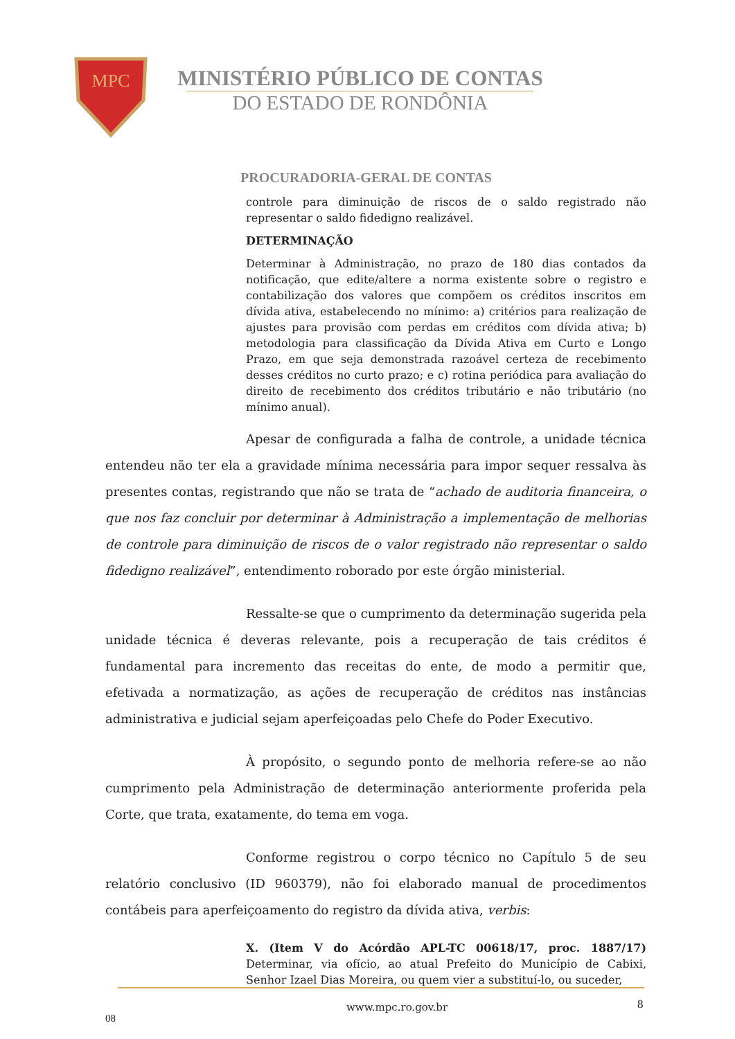MPC
MINISTÉRIO PÚBLICO DE CONTAS
DO ESTADO DE RONDÔNIA
PROCURADORIA-GERAL DE CONTAS
controle para diminuição de riscos de o saldo registrado não representar o saldo fidedigno realizável.
DETERMINAÇÃO
Determinar à Administração, no prazo de 180 dias contados da notificação, que edite/altere a norma existente sobre o registro e contabilização dos valores que compõem os créditos inscritos em dívida ativa, estabelecendo no mínimo: a) critérios para realização de ajustes para provisão com perdas em créditos com dívida ativa; b) metodologia para classificação da Dívida Ativa em Curto e Longo Prazo, em que seja demonstrada razoável certeza de recebimento desses créditos no curto prazo; e c) rotina periódica para avaliação do direito de recebimento dos créditos tributário e não tributário (no mínimo anual).
Apesar de configurada a falha de controle, a unidade técnica entendeu não ter ela a gravidade mínima necessária para impor sequer ressalva às presentes contas, registrando que não se trata de “achado de auditoria financeira, o que nos faz concluir por determinar à Administração a implementação de melhorias de controle para diminuição de riscos de o valor registrado não representar o saldo fidedigno realizável”, entendimento roborado por este órgão ministerial.
Ressalte-se que o cumprimento da determinação sugerida pela unidade técnica é deveras relevante, pois a recuperação de tais créditos é fundamental para incremento das receitas do ente, de modo a permitir que, efetivada a normatização, as ações de recuperação de créditos nas instâncias administrativa e judicial sejam aperfeiçoadas pelo Chefe do Poder Executivo.
À propósito, o segundo ponto de melhoria refere-se ao não cumprimento pela Administração de determinação anteriormente proferida pela Corte, que trata, exatamente, do tema em voga.
Conforme registrou o corpo técnico no Capítulo 5 de seu relatório conclusivo (ID 960379), não foi elaborado manual de procedimentos contábeis para aperfeiçoamento do registro da dívida ativa, verbis:
X. (Item V do Acórdão APL-TC 00618/17, proc. 1887/17) Determinar, via ofício, ao atual Prefeito do Município de Cabixi, Senhor Izael Dias Moreira, ou quem vier a substituí-lo, ou suceder,
www.mpc.ro.gov.br 8
08